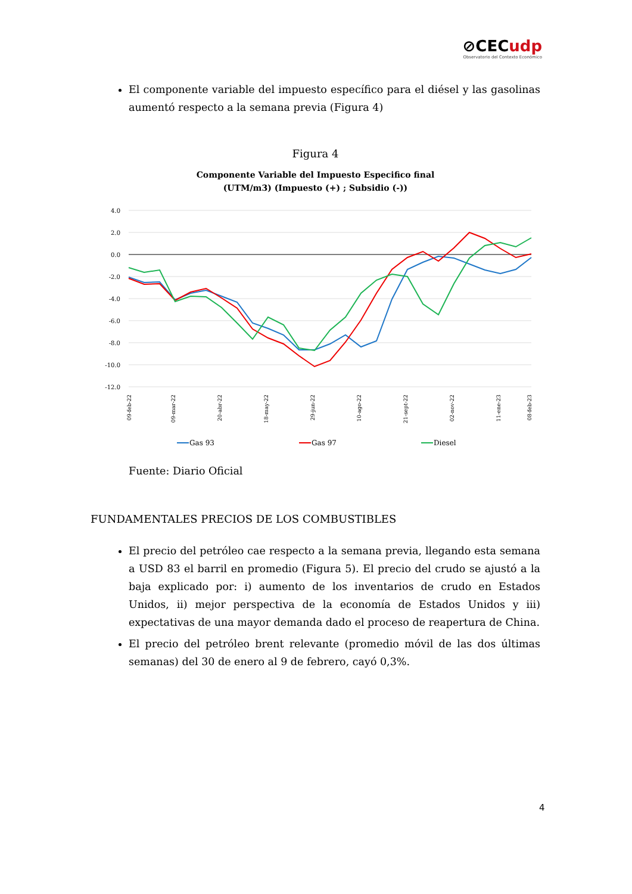⊘CECudp
Observatorio del Contexto Económico
El componente variable del impuesto específico para el diésel y las gasolinas aumentó respecto a la semana previa (Figura 4)
Figura 4
Componente Variable del Impuesto Especifico final
(UTM/m3) (Impuesto (+) ; Subsidio (-))
4.0
2.0
0.0
-2.0
-4.0
-6.0
-8.0
-10.0
-12.0
09-feb-22
09-mar-22
20-abr-22
18-may-22
29-jun-22
10-ago-22
21-sept-22
02-nov-22
11-ene-23
08-feb-23
Gas 93
Gas 97
Diesel
Fuente: Diario Oficial
FUNDAMENTALES PRECIOS DE LOS COMBUSTIBLES
El precio del petróleo cae respecto a la semana previa, llegando esta semana a USD 83 el barril en promedio (Figura 5). El precio del crudo se ajustó a la baja explicado por: i) aumento de los inventarios de crudo en Estados Unidos, ii) mejor perspectiva de la economía de Estados Unidos y iii) expectativas de una mayor demanda dado el proceso de reapertura de China.
El precio del petróleo brent relevante (promedio móvil de las dos últimas semanas) del 30 de enero al 9 de febrero, cayó 0,3%.
4